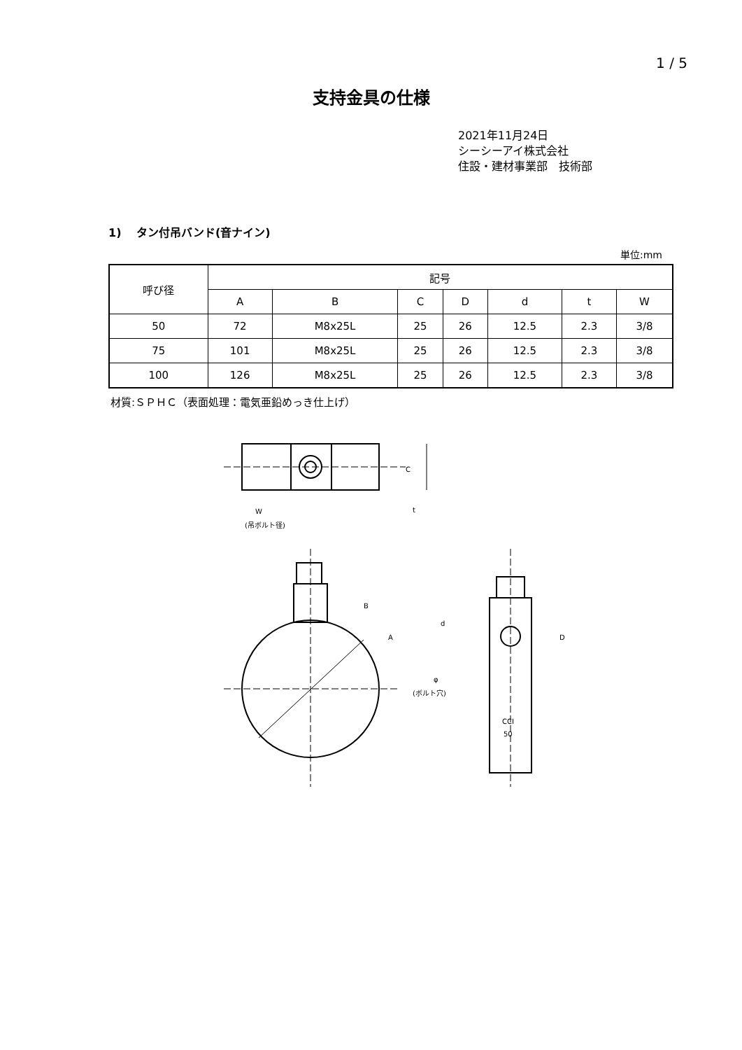1 / 5
支持金具の仕様
2021年11月24日
シーシーアイ株式会社
住設・建材事業部　技術部
1)　 タン付吊バンド(音ナイン)
単位:mm
| 呼び径 | 記号 | | | | | | |
| --- | --- | --- | --- | --- | --- | --- | --- |
| | A | B | C | D | d | t | W |
| 50 | 72 | M8x25L | 25 | 26 | 12.5 | 2.3 | 3/8 |
| 75 | 101 | M8x25L | 25 | 26 | 12.5 | 2.3 | 3/8 |
| 100 | 126 | M8x25L | 25 | 26 | 12.5 | 2.3 | 3/8 |
材質:ＳＰＨＣ（表面処理：電気亜鉛めっき仕上げ）
W
(吊ボルト径)
t
C
B
A
d
D
φ
(ボルト穴)
CCI
50